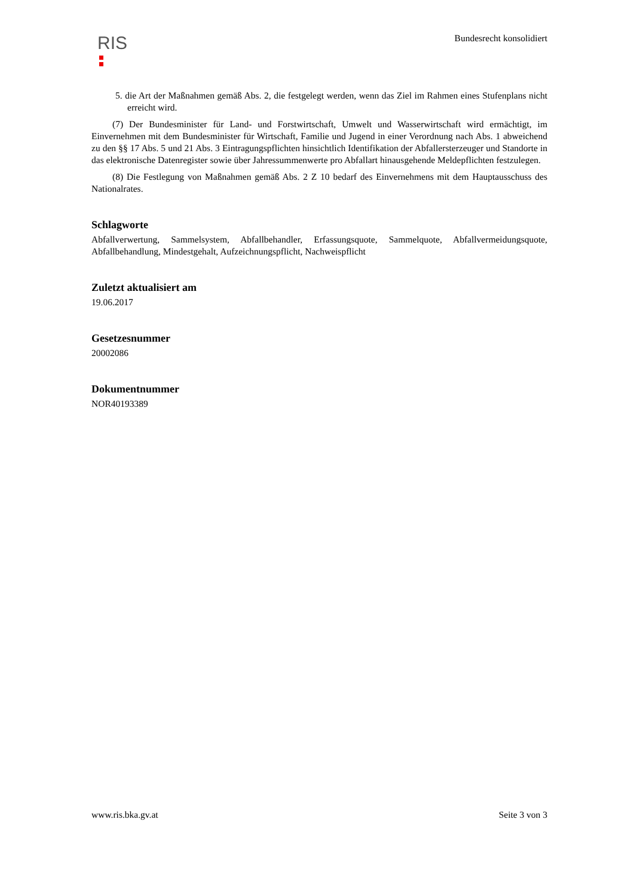RIS
Bundesrecht konsolidiert
5. die Art der Maßnahmen gemäß Abs. 2, die festgelegt werden, wenn das Ziel im Rahmen eines Stufenplans nicht erreicht wird.
(7) Der Bundesminister für Land- und Forstwirtschaft, Umwelt und Wasserwirtschaft wird ermächtigt, im Einvernehmen mit dem Bundesminister für Wirtschaft, Familie und Jugend in einer Verordnung nach Abs. 1 abweichend zu den §§ 17 Abs. 5 und 21 Abs. 3 Eintragungspflichten hinsichtlich Identifikation der Abfallersterzeuger und Standorte in das elektronische Datenregister sowie über Jahressummenwerte pro Abfallart hinausgehende Meldepflichten festzulegen.
(8) Die Festlegung von Maßnahmen gemäß Abs. 2 Z 10 bedarf des Einvernehmens mit dem Hauptausschuss des Nationalrates.
Schlagworte
Abfallverwertung, Sammelsystem, Abfallbehandler, Erfassungsquote, Sammelquote, Abfallvermeidungsquote, Abfallbehandlung, Mindestgehalt, Aufzeichnungspflicht, Nachweispflicht
Zuletzt aktualisiert am
19.06.2017
Gesetzesnummer
20002086
Dokumentnummer
NOR40193389
www.ris.bka.gv.at Seite 3 von 3